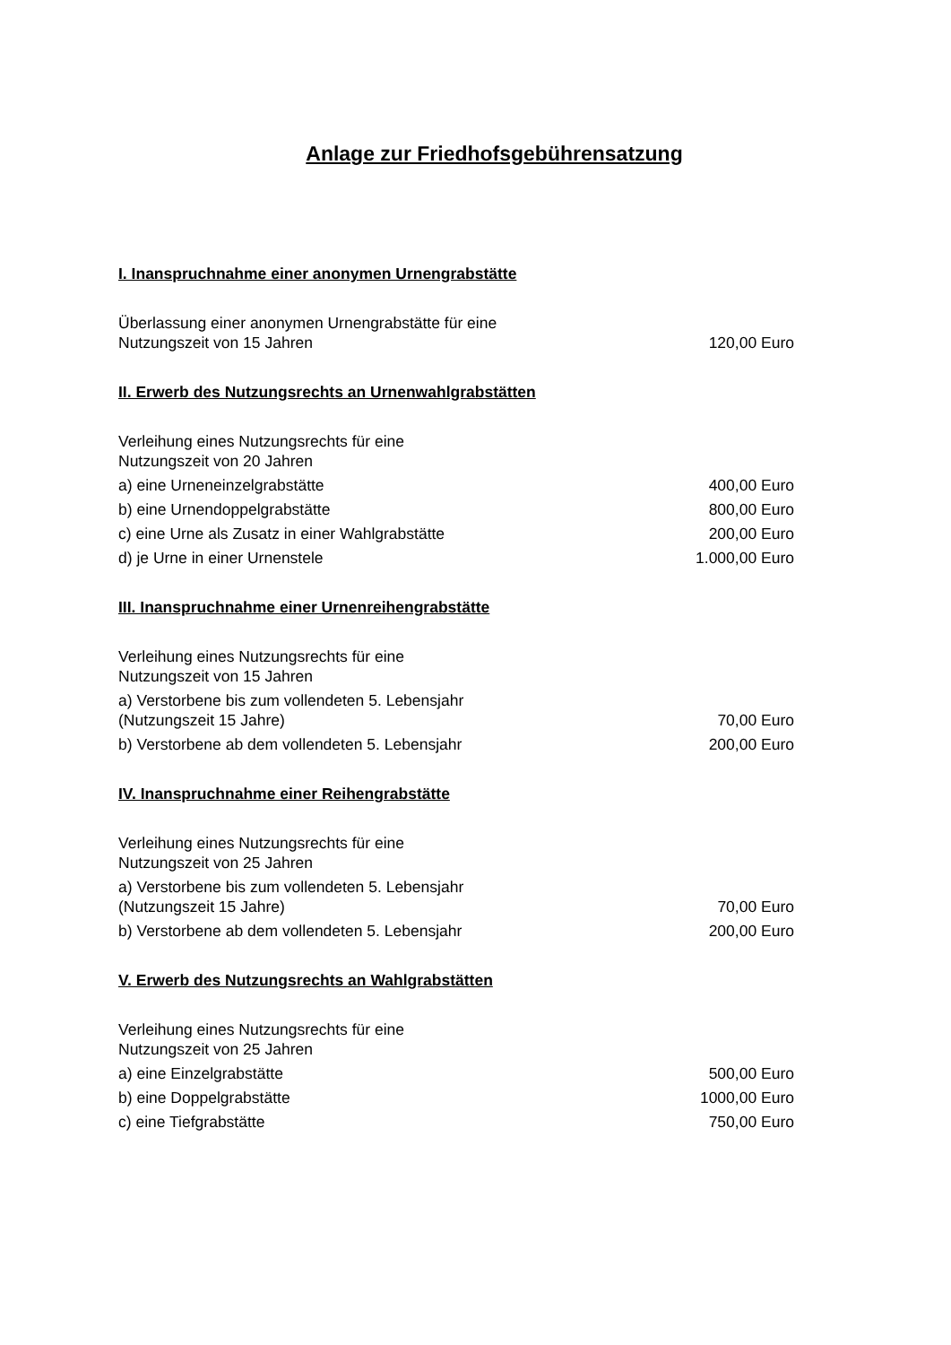Anlage zur Friedhofsgebührensatzung
I. Inanspruchnahme einer anonymen Urnengrabstätte
| Überlassung einer anonymen Urnengrabstätte für eine Nutzungszeit von 15 Jahren | 120,00 Euro |
II. Erwerb des Nutzungsrechts an Urnenwahlgrabstätten
| Verleihung eines Nutzungsrechts für eine Nutzungszeit von 20 Jahren | |
| a) eine Urneneinzelgrabstätte | 400,00 Euro |
| b) eine Urnendoppelgrabstätte | 800,00 Euro |
| c) eine Urne als Zusatz in einer Wahlgrabstätte | 200,00 Euro |
| d) je Urne in einer Urnenstele | 1.000,00 Euro |
III. Inanspruchnahme einer Urnenreihengrabstätte
| Verleihung eines Nutzungsrechts für eine Nutzungszeit von 15 Jahren | |
| a) Verstorbene bis zum vollendeten 5. Lebensjahr (Nutzungszeit 15 Jahre) | 70,00 Euro |
| b) Verstorbene ab dem vollendeten 5. Lebensjahr | 200,00 Euro |
IV. Inanspruchnahme einer Reihengrabstätte
| Verleihung eines Nutzungsrechts für eine Nutzungszeit von 25 Jahren | |
| a) Verstorbene bis zum vollendeten 5. Lebensjahr (Nutzungszeit 15 Jahre) | 70,00 Euro |
| b) Verstorbene ab dem vollendeten 5. Lebensjahr | 200,00 Euro |
V. Erwerb des Nutzungsrechts an Wahlgrabstätten
| Verleihung eines Nutzungsrechts für eine Nutzungszeit von 25 Jahren | |
| a) eine Einzelgrabstätte | 500,00 Euro |
| b) eine Doppelgrabstätte | 1000,00 Euro |
| c) eine Tiefgrabstätte | 750,00 Euro |